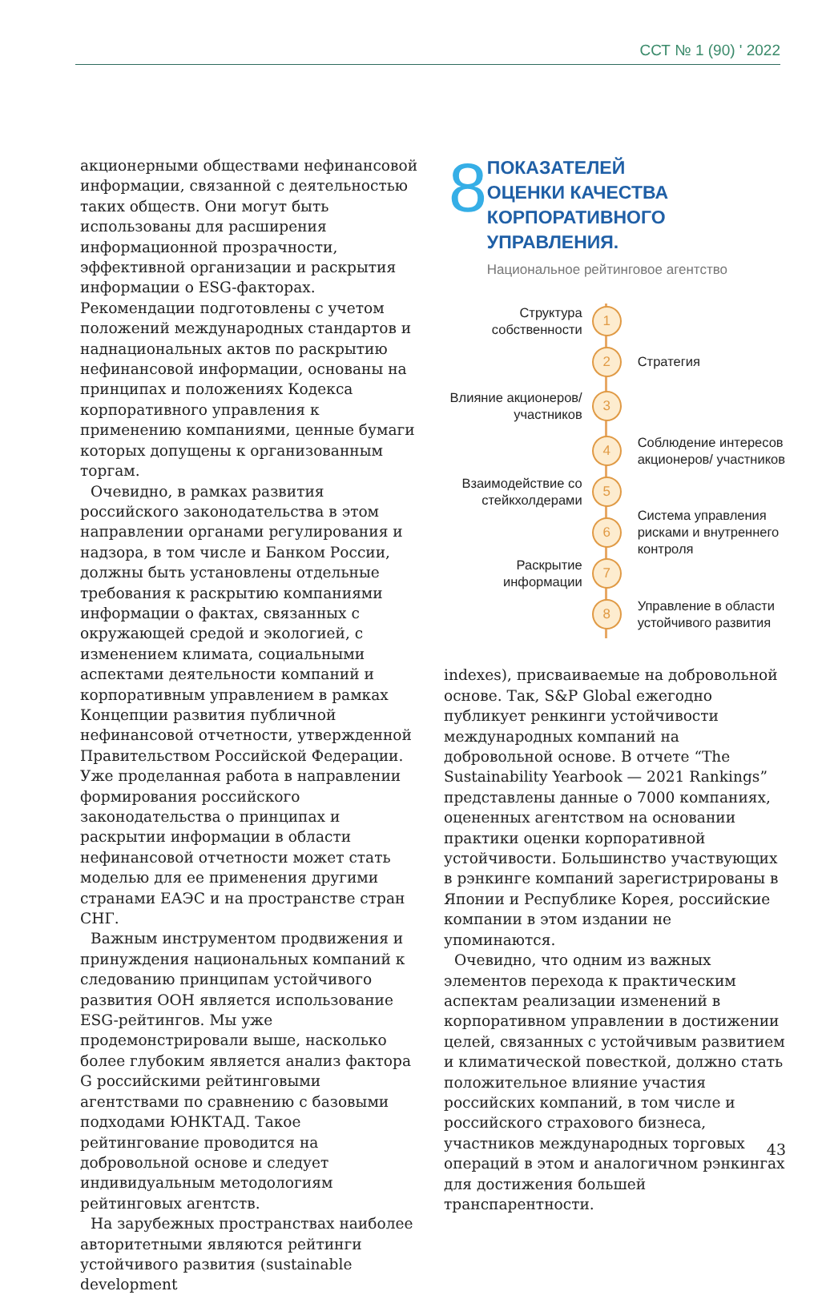ССТ № 1 (90) ' 2022
акционерными обществами нефинансовой информации, связанной с деятельностью таких обществ. Они могут быть использованы для расширения информационной прозрачности, эффективной организации и раскрытия информации о ESG-факторах. Рекомендации подготовлены с учетом положений международных стандартов и наднациональных актов по раскрытию нефинансовой информации, основаны на принципах и положениях Кодекса корпоративного управления к применению компаниями, ценные бумаги которых допущены к организованным торгам.
Очевидно, в рамках развития российского законодательства в этом направлении органами регулирования и надзора, в том числе и Банком России, должны быть установлены отдельные требования к раскрытию компаниями информации о фактах, связанных с окружающей средой и экологией, с изменением климата, социальными аспектами деятельности компаний и корпоративным управлением в рамках Концепции развития публичной нефинансовой отчетности, утвержденной Правительством Российской Федерации. Уже проделанная работа в направлении формирования российского законодательства о принципах и раскрытии информации в области нефинансовой отчетности может стать моделью для ее применения другими странами ЕАЭС и на пространстве стран СНГ.
Важным инструментом продвижения и принуждения национальных компаний к следованию принципам устойчивого развития ООН является использование ESG-рейтингов. Мы уже продемонстрировали выше, насколько более глубоким является анализ фактора G российскими рейтинговыми агентствами по сравнению с базовыми подходами ЮНКТАД. Такое рейтингование проводится на добровольной основе и следует индивидуальным методологиям рейтинговых агентств.
На зарубежных пространствах наиболее авторитетными являются рейтинги устойчивого развития (sustainable development
8
ПОКАЗАТЕЛЕЙ
ОЦЕНКИ КАЧЕСТВА
КОРПОРАТИВНОГО УПРАВЛЕНИЯ.
Национальное рейтинговое агентство
Структура собственности
1
2
Стратегия
Влияние акционеров/ участников
3
4
Соблюдение интересов акционеров/ участников
Взаимодействие со стейкхолдерами
5
6
Система управления рисками и внутреннего контроля
Раскрытие информации
7
8
Управление в области устойчивого развития
indexes), присваиваемые на добровольной основе. Так, S&P Global ежегодно публикует ренкинги устойчивости международных компаний на добровольной основе. В отчете “The Sustainability Yearbook — 2021 Rankings” представлены данные о 7000 компаниях, оцененных агентством на основании практики оценки корпоративной устойчивости. Большинство участвующих в рэнкинге компаний зарегистрированы в Японии и Республике Корея, российские компании в этом издании не упоминаются.
Очевидно, что одним из важных элементов перехода к практическим аспектам реализации изменений в корпоративном управлении в достижении целей, связанных с устойчивым развитием и климатической повесткой, должно стать положительное влияние участия российских компаний, в том числе и российского страхового бизнеса, участников международных торговых операций в этом и аналогичном рэнкингах для достижения большей транспарентности.
43